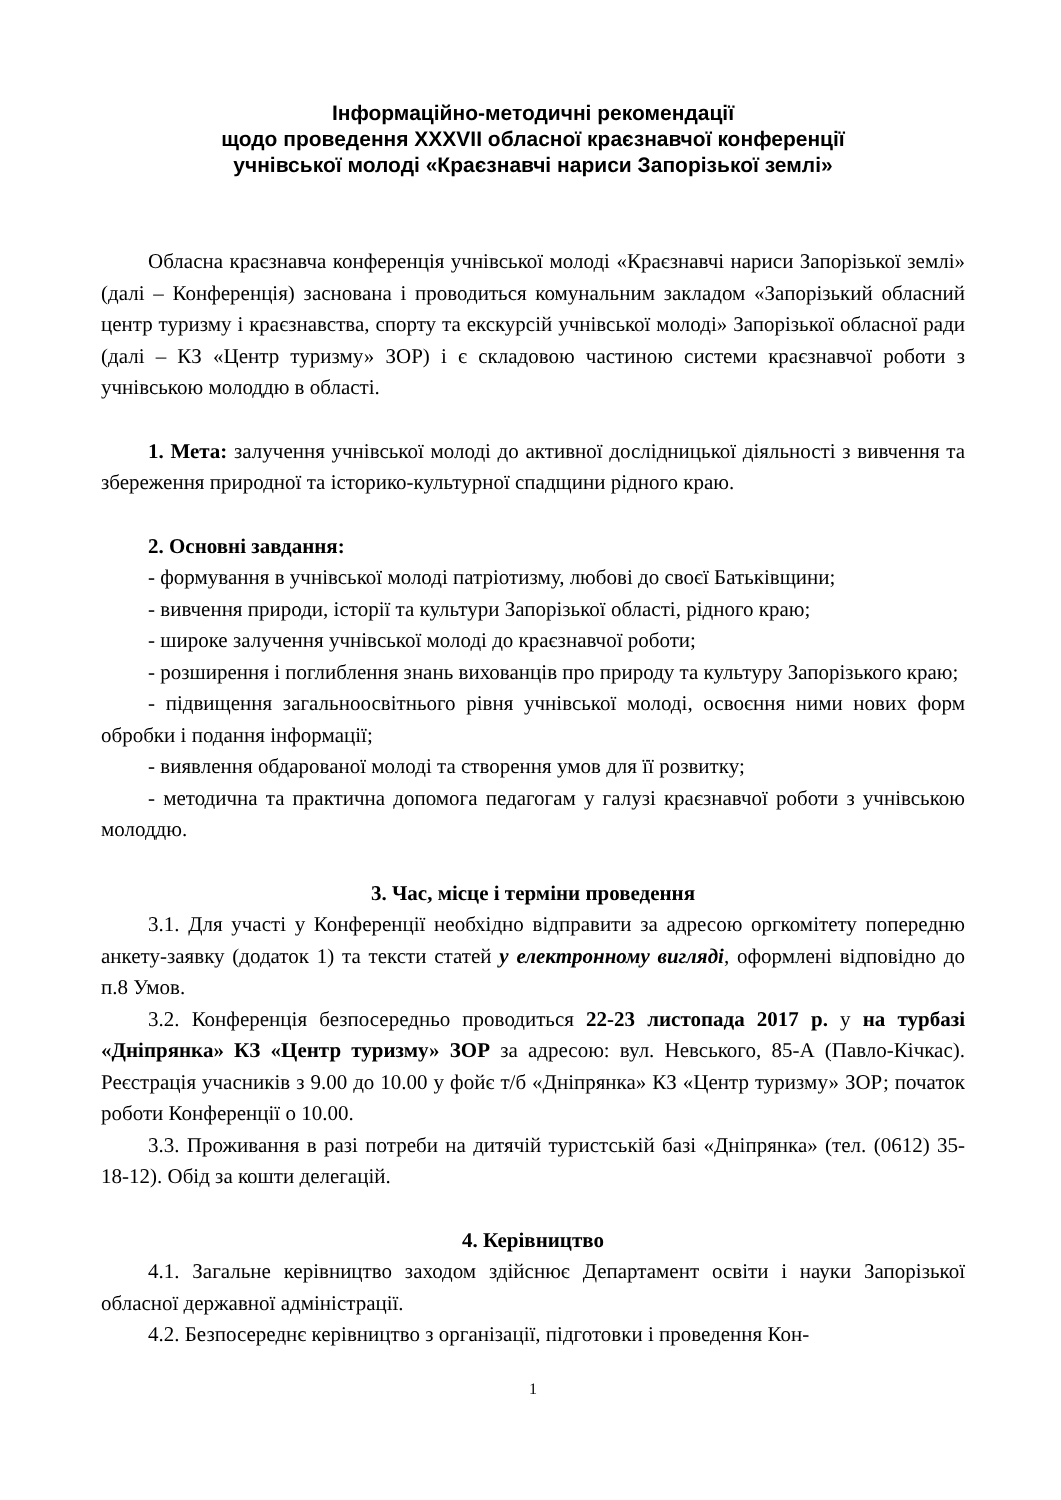Інформаційно-методичні рекомендації
щодо проведення XXXVII обласної краєзнавчої конференції
учнівської молоді «Краєзнавчі нариси Запорізької землі»
Обласна краєзнавча конференція учнівської молоді «Краєзнавчі нариси Запорізької землі» (далі – Конференція) заснована і проводиться комунальним закладом «Запорізький обласний центр туризму і краєзнавства, спорту та екскурсій учнівської молоді» Запорізької обласної ради (далі – КЗ «Центр туризму» ЗОР) і є складовою частиною системи краєзнавчої роботи з учнівською молоддю в області.
1. Мета: залучення учнівської молоді до активної дослідницької діяльності з вивчення та збереження природної та історико-культурної спадщини рідного краю.
2. Основні завдання:
- формування в учнівської молоді патріотизму, любові до своєї Батьківщини;
- вивчення природи, історії та культури Запорізької області, рідного краю;
- широке залучення учнівської молоді до краєзнавчої роботи;
- розширення і поглиблення знань вихованців про природу та культуру Запорізького краю;
- підвищення загальноосвітнього рівня учнівської молоді, освоєння ними нових форм обробки і подання інформації;
- виявлення обдарованої молоді та створення умов для її розвитку;
- методична та практична допомога педагогам у галузі краєзнавчої роботи з учнівською молоддю.
3. Час, місце і терміни проведення
3.1. Для участі у Конференції необхідно відправити за адресою оргкомітету попередню анкету-заявку (додаток 1) та тексти статей у електронному вигляді, оформлені відповідно до п.8 Умов.
3.2. Конференція безпосередньо проводиться 22-23 листопада 2017 р. у на турбазі «Дніпрянка» КЗ «Центр туризму» ЗОР за адресою: вул. Невського, 85-А (Павло-Кічкас). Реєстрація учасників з 9.00 до 10.00 у фойє т/б «Дніпрянка» КЗ «Центр туризму» ЗОР; початок роботи Конференції о 10.00.
3.3. Проживання в разі потреби на дитячій туристській базі «Дніпрянка» (тел. (0612) 35-18-12). Обід за кошти делегацій.
4. Керівництво
4.1. Загальне керівництво заходом здійснює Департамент освіти і науки Запорізької обласної державної адміністрації.
4.2. Безпосереднє керівництво з організації, підготовки і проведення Кон-
1